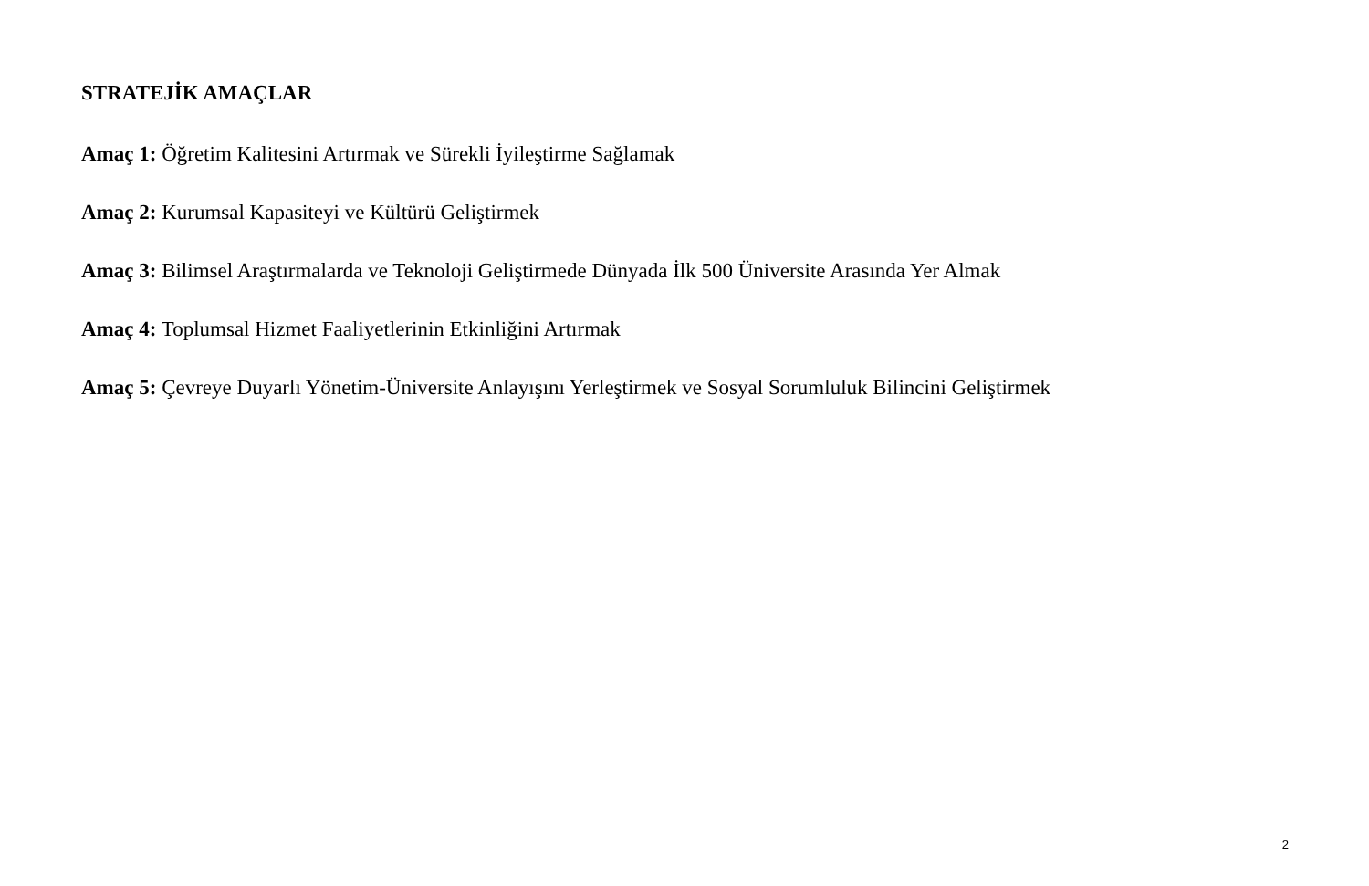STRATEJİK AMAÇLAR
Amaç 1: Öğretim Kalitesini Artırmak ve Sürekli İyileştirme Sağlamak
Amaç 2: Kurumsal Kapasiteyi ve Kültürü Geliştirmek
Amaç 3: Bilimsel Araştırmalarda ve Teknoloji Geliştirmede Dünyada İlk 500 Üniversite Arasında Yer Almak
Amaç 4: Toplumsal Hizmet Faaliyetlerinin Etkinliğini Artırmak
Amaç 5: Çevreye Duyarlı Yönetim-Üniversite Anlayışını Yerleştirmek ve Sosyal Sorumluluk Bilincini Geliştirmek
2